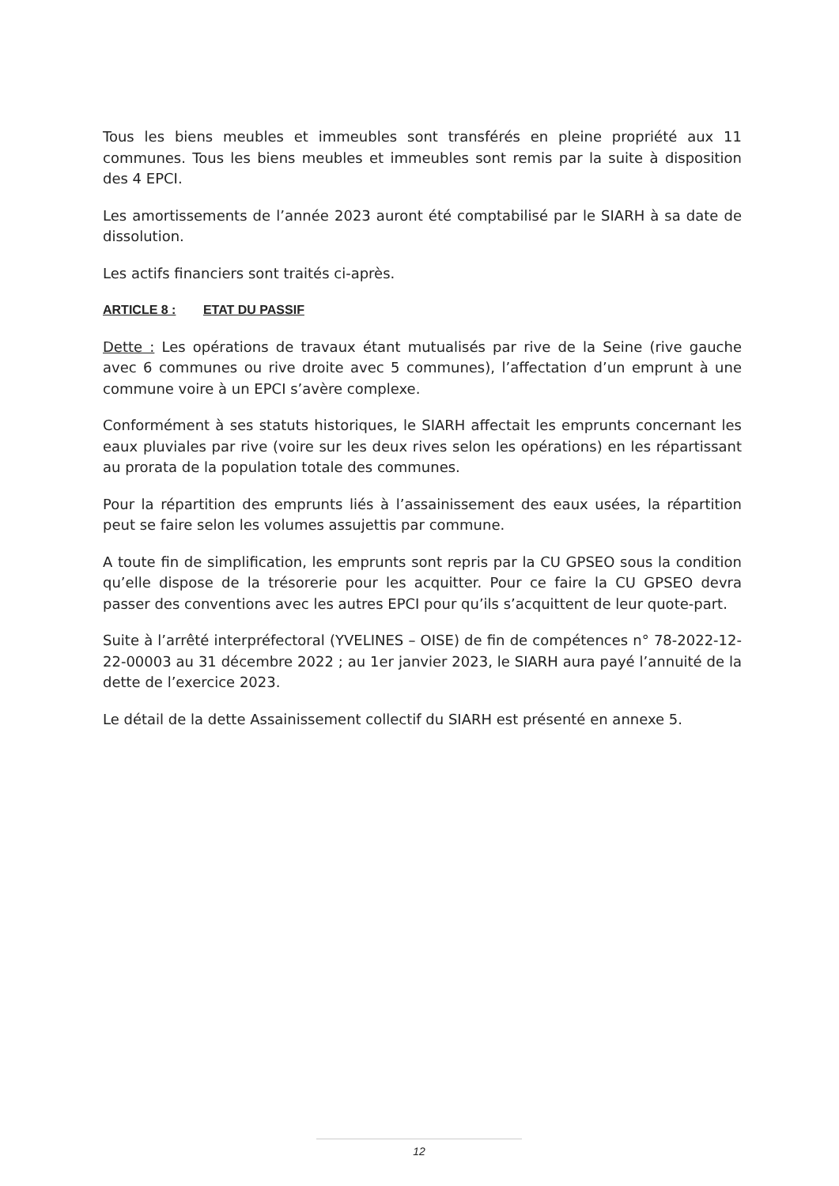Tous les biens meubles et immeubles sont transférés en pleine propriété aux 11 communes. Tous les biens meubles et immeubles sont remis par la suite à disposition des 4 EPCI.
Les amortissements de l’année 2023 auront été comptabilisé par le SIARH à sa date de dissolution.
Les actifs financiers sont traités ci-après.
ARTICLE 8 : ETAT DU PASSIF
Dette : Les opérations de travaux étant mutualisés par rive de la Seine (rive gauche avec 6 communes ou rive droite avec 5 communes), l’affectation d’un emprunt à une commune voire à un EPCI s’avère complexe.
Conformément à ses statuts historiques, le SIARH affectait les emprunts concernant les eaux pluviales par rive (voire sur les deux rives selon les opérations) en les répartissant au prorata de la population totale des communes.
Pour la répartition des emprunts liés à l’assainissement des eaux usées, la répartition peut se faire selon les volumes assujettis par commune.
A toute fin de simplification, les emprunts sont repris par la CU GPSEO sous la condition qu’elle dispose de la trésorerie pour les acquitter. Pour ce faire la CU GPSEO devra passer des conventions avec les autres EPCI pour qu’ils s’acquittent de leur quote-part.
Suite à l’arrêté interpréfectoral (YVELINES – OISE) de fin de compétences n° 78-2022-12-22-00003 au 31 décembre 2022 ; au 1er janvier 2023, le SIARH aura payé l’annuité de la dette de l’exercice 2023.
Le détail de la dette Assainissement collectif du SIARH est présenté en annexe 5.
12